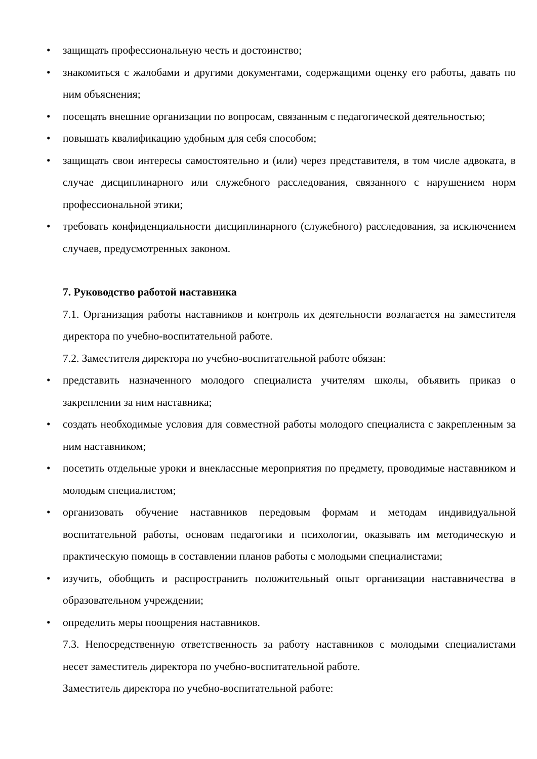• защищать профессиональную честь и достоинство;
• знакомиться с жалобами и другими документами, содержащими оценку его работы, давать по ним объяснения;
• посещать внешние организации по вопросам, связанным с педагогической деятельностью;
• повышать квалификацию удобным для себя способом;
• защищать свои интересы самостоятельно и (или) через представителя, в том числе адвоката, в случае дисциплинарного или служебного расследования, связанного с нарушением норм профессиональной этики;
• требовать конфиденциальности дисциплинарного (служебного) расследования, за исключением случаев, предусмотренных законом.
7. Руководство работой наставника
7.1. Организация работы наставников и контроль их деятельности возлагается на заместителя директора по учебно-воспитательной работе.
7.2. Заместителя директора по учебно-воспитательной работе обязан:
• представить назначенного молодого специалиста учителям школы, объявить приказ о закреплении за ним наставника;
• создать необходимые условия для совместной работы молодого специалиста с закрепленным за ним наставником;
• посетить отдельные уроки и внеклассные мероприятия по предмету, проводимые наставником и молодым специалистом;
• организовать обучение наставников передовым формам и методам индивидуальной воспитательной работы, основам педагогики и психологии, оказывать им методическую и практическую помощь в составлении планов работы с молодыми специалистами;
• изучить, обобщить и распространить положительный опыт организации наставничества в образовательном учреждении;
• определить меры поощрения наставников.
7.3. Непосредственную ответственность за работу наставников с молодыми специалистами несет заместитель директора по учебно-воспитательной работе.
Заместитель директора по учебно-воспитательной работе: